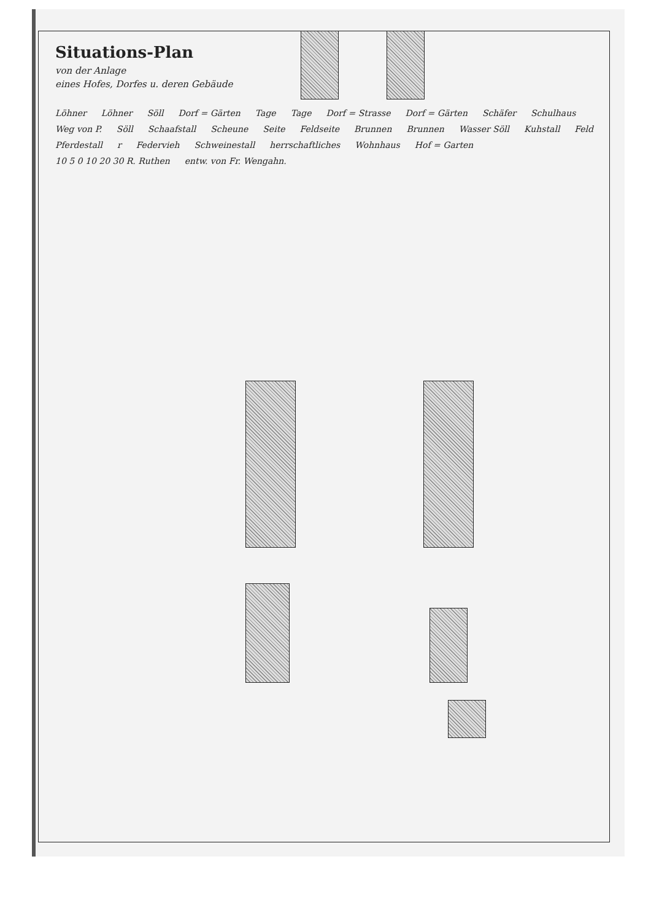Situations-Plan
von der Anlage
eines Hofes, Dorfes u. deren Gebäude
Löhner Löhner Söll Dorf = Gärten Tage Tage Dorf = Strasse Dorf = Gärten Schäfer Schulhaus Weg von P. Söll Schaafstall Scheune Seite Feldseite Brunnen Brunnen Wasser Söll Kuhstall Feld Pferdestall r Federvieh Schweinestall herrschaftliches Wohnhaus Hof = Garten 10 5 0 10 20 30 R. Ruthen entw. von Fr. Wengahn.